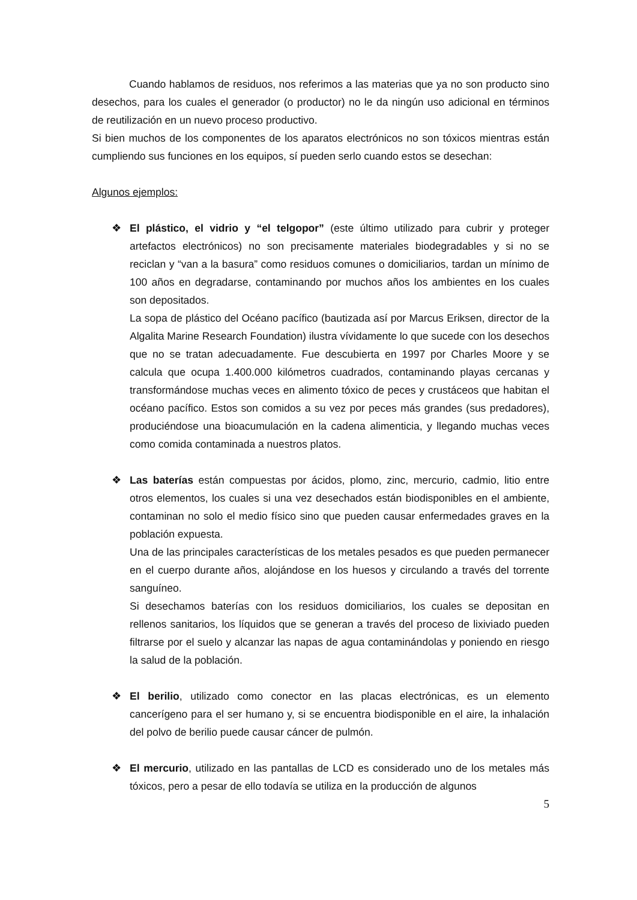Cuando hablamos de residuos, nos referimos a las materias que ya no son producto sino desechos, para los cuales el generador (o productor) no le da ningún uso adicional en términos de reutilización en un nuevo proceso productivo.
Si bien muchos de los componentes de los aparatos electrónicos no son tóxicos mientras están cumpliendo sus funciones en los equipos, sí pueden serlo cuando estos se desechan:
Algunos ejemplos:
❖ El plástico, el vidrio y “el telgopor” (este último utilizado para cubrir y proteger artefactos electrónicos) no son precisamente materiales biodegradables y si no se reciclan y “van a la basura” como residuos comunes o domiciliarios, tardan un mínimo de 100 años en degradarse, contaminando por muchos años los ambientes en los cuales son depositados.
La sopa de plástico del Océano pacífico (bautizada así por Marcus Eriksen, director de la Algalita Marine Research Foundation) ilustra vívidamente lo que sucede con los desechos que no se tratan adecuadamente. Fue descubierta en 1997 por Charles Moore y se calcula que ocupa 1.400.000 kilómetros cuadrados, contaminando playas cercanas y transformándose muchas veces en alimento tóxico de peces y crustáceos que habitan el océano pacífico. Estos son comidos a su vez por peces más grandes (sus predadores), produciéndose una bioacumulación en la cadena alimenticia, y llegando muchas veces como comida contaminada a nuestros platos.
❖ Las baterías están compuestas por ácidos, plomo, zinc, mercurio, cadmio, litio entre otros elementos, los cuales si una vez desechados están biodisponibles en el ambiente, contaminan no solo el medio físico sino que pueden causar enfermedades graves en la población expuesta.
Una de las principales características de los metales pesados es que pueden permanecer en el cuerpo durante años, alojándose en los huesos y circulando a través del torrente sanguíneo.
Si desechamos baterías con los residuos domiciliarios, los cuales se depositan en rellenos sanitarios, los líquidos que se generan a través del proceso de lixiviado pueden filtrarse por el suelo y alcanzar las napas de agua contaminándolas y poniendo en riesgo la salud de la población.
❖ El berilio, utilizado como conector en las placas electrónicas, es un elemento cancerígeno para el ser humano y, si se encuentra biodisponible en el aire, la inhalación del polvo de berilio puede causar cáncer de pulmón.
❖ El mercurio, utilizado en las pantallas de LCD es considerado uno de los metales más tóxicos, pero a pesar de ello todavía se utiliza en la producción de algunos
5